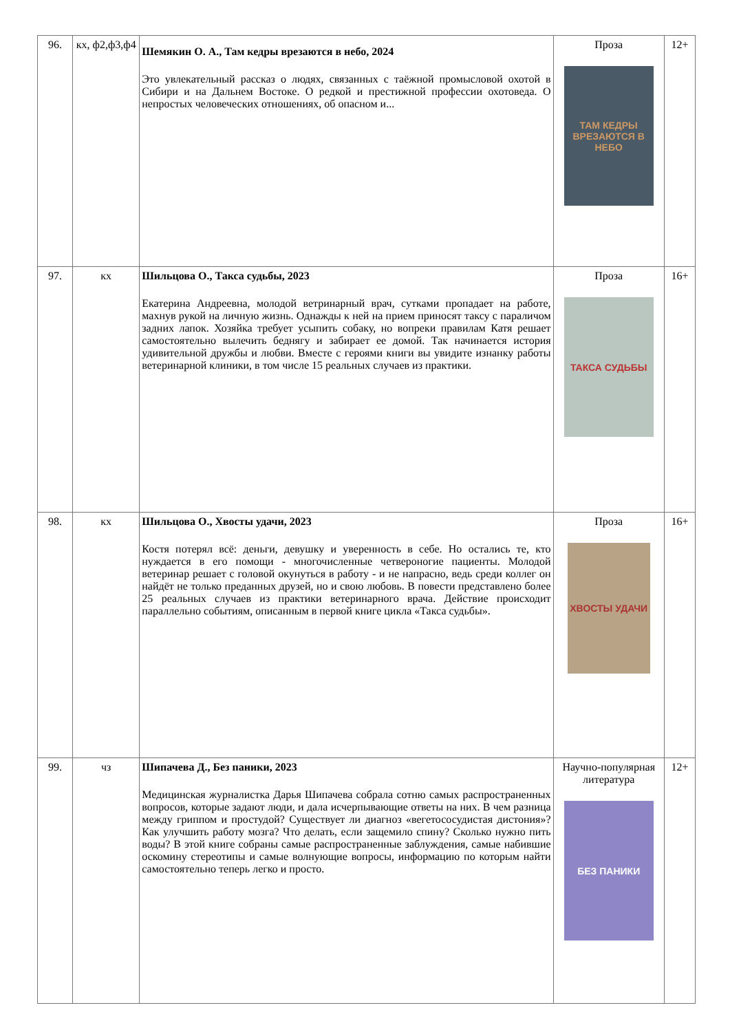| 96. | кх, ф2,ф3,ф4 | Шемякин О. А., Там кедры врезаются в небо, 2024 Это увлекательный рассказ о людях, связанных с таёжной промысловой охотой в Сибири и на Дальнем Востоке. О редкой и престижной профессии охотоведа. О непростых человеческих отношениях, об опасном и... | Проза ТАМ КЕДРЫ ВРЕЗАЮТСЯ В НЕБО | 12+ |
| 97. | кх | Шильцова О., Такса судьбы, 2023 Екатерина Андреевна, молодой ветринарный врач, сутками пропадает на работе, махнув рукой на личную жизнь. Однажды к ней на прием приносят таксу с параличом задних лапок. Хозяйка требует усыпить собаку, но вопреки правилам Катя решает самостоятельно вылечить беднягу и забирает ее домой. Так начинается история удивительной дружбы и любви. Вместе с героями книги вы увидите изнанку работы ветеринарной клиники, в том числе 15 реальных случаев из практики. | Проза ТАКСА СУДЬБЫ | 16+ |
| 98. | кх | Шильцова О., Хвосты удачи, 2023 Костя потерял всё: деньги, девушку и уверенность в себе. Но остались те, кто нуждается в его помощи - многочисленные четвероногие пациенты. Молодой ветеринар решает с головой окунуться в работу - и не напрасно, ведь среди коллег он найдёт не только преданных друзей, но и свою любовь. В повести представлено более 25 реальных случаев из практики ветеринарного врача. Действие происходит параллельно событиям, описанным в первой книге цикла «Такса судьбы». | Проза ХВОСТЫ УДАЧИ | 16+ |
| 99. | чз | Шипачева Д., Без паники, 2023 Медицинская журналистка Дарья Шипачева собрала сотню самых распространенных вопросов, которые задают люди, и дала исчерпывающие ответы на них. В чем разница между гриппом и простудой? Существует ли диагноз «вегетососудистая дистония»? Как улучшить работу мозга? Что делать, если защемило спину? Сколько нужно пить воды? В этой книге собраны самые распространенные заблуждения, самые набившие оскомину стереотипы и самые волнующие вопросы, информацию по которым найти самостоятельно теперь легко и просто. | Научно-популярная литература БЕЗ ПАНИКИ | 12+ |